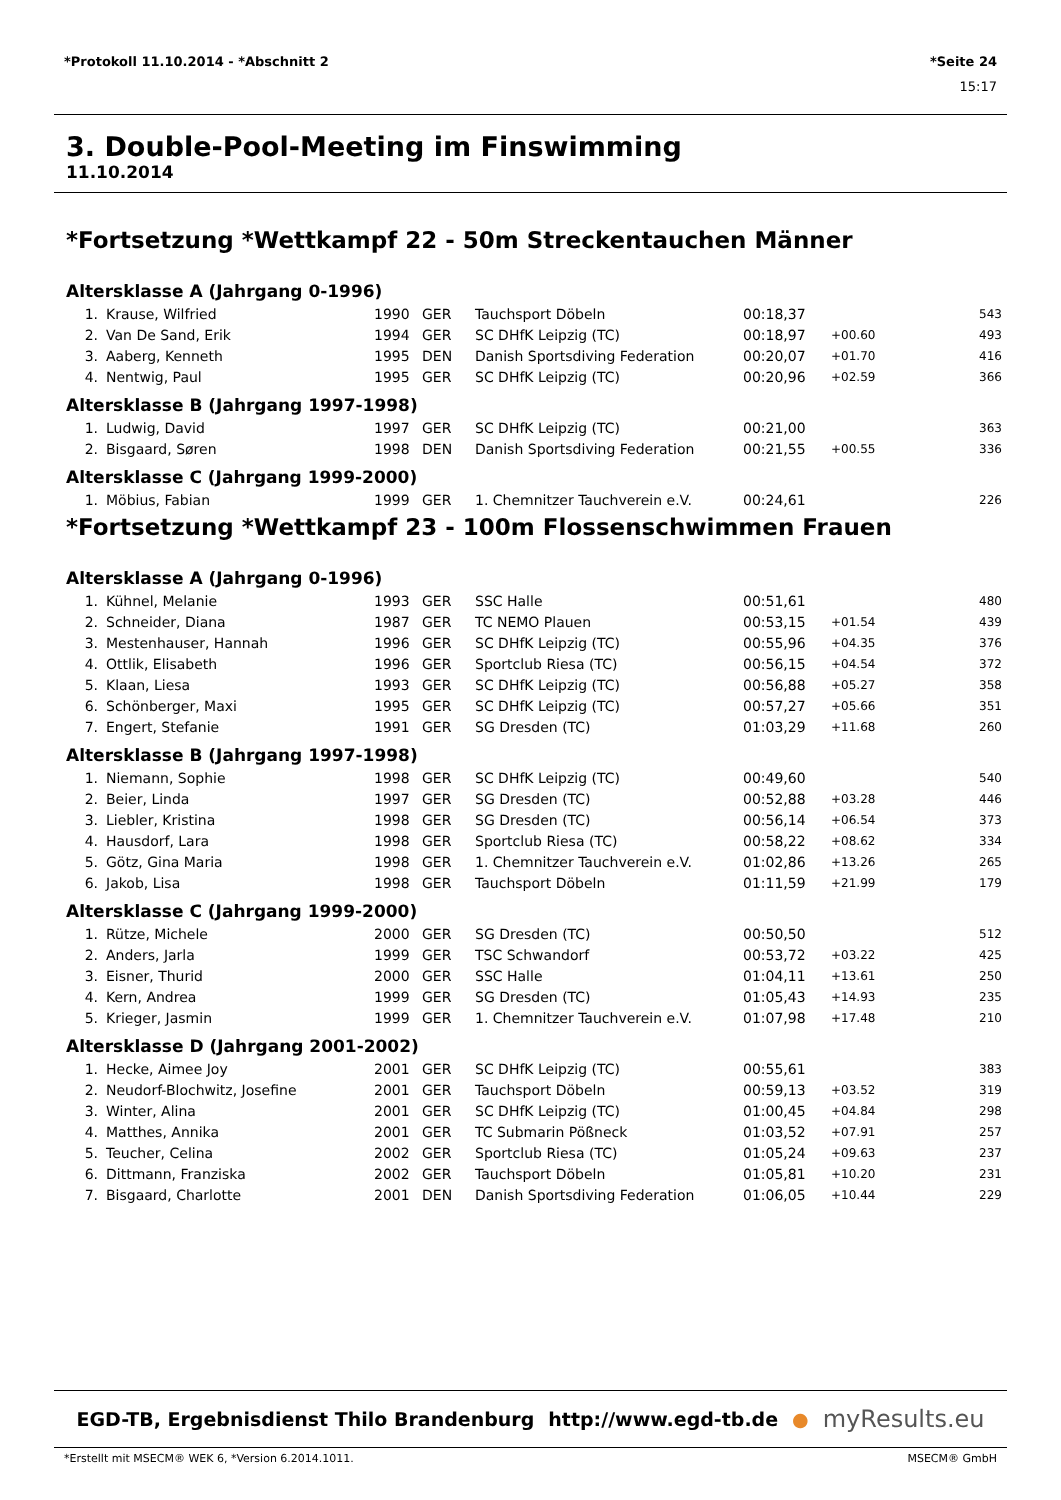*Protokoll 11.10.2014 - *Abschnitt 2 *Seite 24
15:17
3. Double-Pool-Meeting im Finswimming
11.10.2014
*Fortsetzung *Wettkampf 22 - 50m Streckentauchen Männer
Altersklasse A (Jahrgang 0-1996)
| 1. | Krause, Wilfried | 1990 | GER | Tauchsport Döbeln | 00:18,37 | | 543 |
| 2. | Van De Sand, Erik | 1994 | GER | SC DHfK Leipzig (TC) | 00:18,97 | +00.60 | 493 |
| 3. | Aaberg, Kenneth | 1995 | DEN | Danish Sportsdiving Federation | 00:20,07 | +01.70 | 416 |
| 4. | Nentwig, Paul | 1995 | GER | SC DHfK Leipzig (TC) | 00:20,96 | +02.59 | 366 |
Altersklasse B (Jahrgang 1997-1998)
| 1. | Ludwig, David | 1997 | GER | SC DHfK Leipzig (TC) | 00:21,00 | | 363 |
| 2. | Bisgaard, Søren | 1998 | DEN | Danish Sportsdiving Federation | 00:21,55 | +00.55 | 336 |
Altersklasse C (Jahrgang 1999-2000)
| 1. | Möbius, Fabian | 1999 | GER | 1. Chemnitzer Tauchverein e.V. | 00:24,61 | | 226 |
*Fortsetzung *Wettkampf 23 - 100m Flossenschwimmen Frauen
Altersklasse A (Jahrgang 0-1996)
| 1. | Kühnel, Melanie | 1993 | GER | SSC Halle | 00:51,61 | | 480 |
| 2. | Schneider, Diana | 1987 | GER | TC NEMO Plauen | 00:53,15 | +01.54 | 439 |
| 3. | Mestenhauser, Hannah | 1996 | GER | SC DHfK Leipzig (TC) | 00:55,96 | +04.35 | 376 |
| 4. | Ottlik, Elisabeth | 1996 | GER | Sportclub Riesa (TC) | 00:56,15 | +04.54 | 372 |
| 5. | Klaan, Liesa | 1993 | GER | SC DHfK Leipzig (TC) | 00:56,88 | +05.27 | 358 |
| 6. | Schönberger, Maxi | 1995 | GER | SC DHfK Leipzig (TC) | 00:57,27 | +05.66 | 351 |
| 7. | Engert, Stefanie | 1991 | GER | SG Dresden (TC) | 01:03,29 | +11.68 | 260 |
Altersklasse B (Jahrgang 1997-1998)
| 1. | Niemann, Sophie | 1998 | GER | SC DHfK Leipzig (TC) | 00:49,60 | | 540 |
| 2. | Beier, Linda | 1997 | GER | SG Dresden (TC) | 00:52,88 | +03.28 | 446 |
| 3. | Liebler, Kristina | 1998 | GER | SG Dresden (TC) | 00:56,14 | +06.54 | 373 |
| 4. | Hausdorf, Lara | 1998 | GER | Sportclub Riesa (TC) | 00:58,22 | +08.62 | 334 |
| 5. | Götz, Gina Maria | 1998 | GER | 1. Chemnitzer Tauchverein e.V. | 01:02,86 | +13.26 | 265 |
| 6. | Jakob, Lisa | 1998 | GER | Tauchsport Döbeln | 01:11,59 | +21.99 | 179 |
Altersklasse C (Jahrgang 1999-2000)
| 1. | Rütze, Michele | 2000 | GER | SG Dresden (TC) | 00:50,50 | | 512 |
| 2. | Anders, Jarla | 1999 | GER | TSC Schwandorf | 00:53,72 | +03.22 | 425 |
| 3. | Eisner, Thurid | 2000 | GER | SSC Halle | 01:04,11 | +13.61 | 250 |
| 4. | Kern, Andrea | 1999 | GER | SG Dresden (TC) | 01:05,43 | +14.93 | 235 |
| 5. | Krieger, Jasmin | 1999 | GER | 1. Chemnitzer Tauchverein e.V. | 01:07,98 | +17.48 | 210 |
Altersklasse D (Jahrgang 2001-2002)
| 1. | Hecke, Aimee Joy | 2001 | GER | SC DHfK Leipzig (TC) | 00:55,61 | | 383 |
| 2. | Neudorf-Blochwitz, Josefine | 2001 | GER | Tauchsport Döbeln | 00:59,13 | +03.52 | 319 |
| 3. | Winter, Alina | 2001 | GER | SC DHfK Leipzig (TC) | 01:00,45 | +04.84 | 298 |
| 4. | Matthes, Annika | 2001 | GER | TC Submarin Pößneck | 01:03,52 | +07.91 | 257 |
| 5. | Teucher, Celina | 2002 | GER | Sportclub Riesa (TC) | 01:05,24 | +09.63 | 237 |
| 6. | Dittmann, Franziska | 2002 | GER | Tauchsport Döbeln | 01:05,81 | +10.20 | 231 |
| 7. | Bisgaard, Charlotte | 2001 | DEN | Danish Sportsdiving Federation | 01:06,05 | +10.44 | 229 |
EGD-TB, Ergebnisdienst Thilo Brandenburg http://www.egd-tb.de ● myResults.eu
*Erstellt mit MSECM® WEK 6, *Version 6.2014.1011. MSECM® GmbH